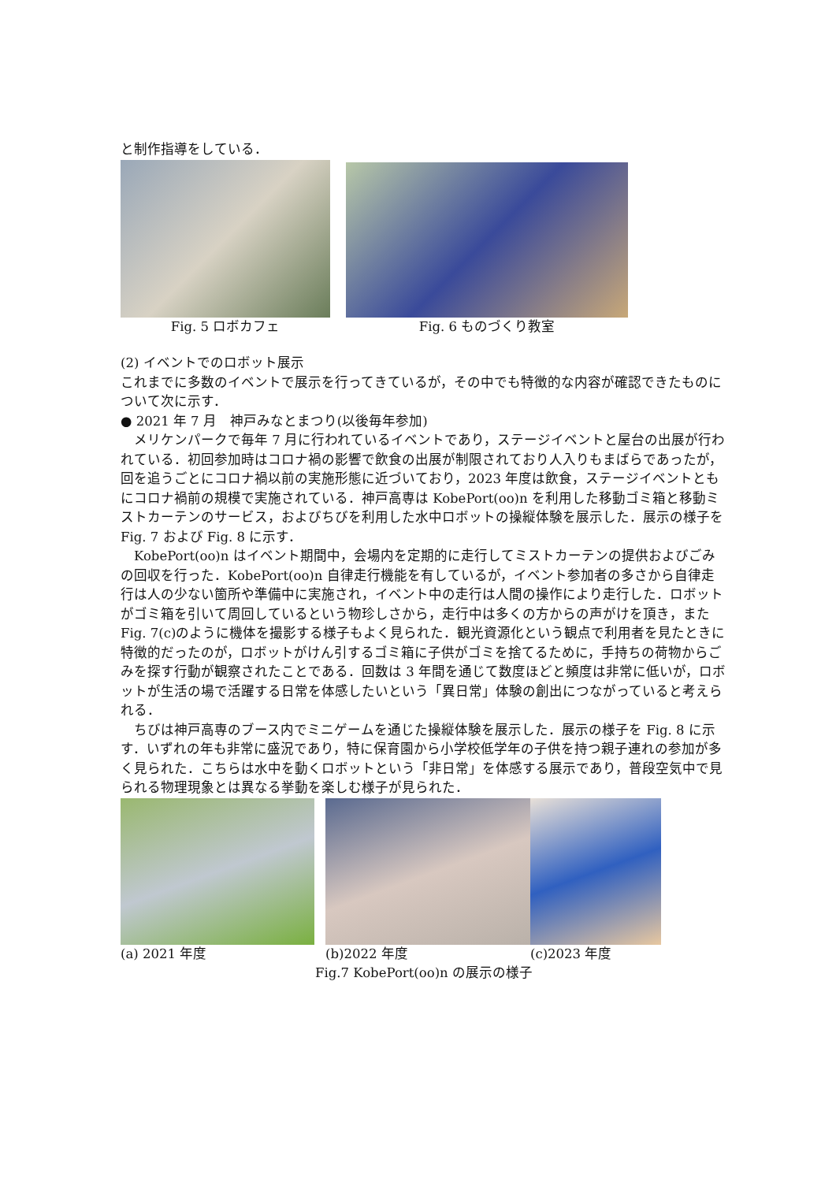と制作指導をしている．
Fig. 5 ロボカフェ
Fig. 6 ものづくり教室
(2) イベントでのロボット展示
これまでに多数のイベントで展示を行ってきているが，その中でも特徴的な内容が確認できたものについて次に示す．
● 2021 年 7 月　神戸みなとまつり(以後毎年参加)
　メリケンパークで毎年 7 月に行われているイベントであり，ステージイベントと屋台の出展が行われている．初回参加時はコロナ禍の影響で飲食の出展が制限されており人入りもまばらであったが，回を追うごとにコロナ禍以前の実施形態に近づいており，2023 年度は飲食，ステージイベントともにコロナ禍前の規模で実施されている．神戸高専は KobePort(oo)n を利用した移動ゴミ箱と移動ミストカーテンのサービス，およびちびを利用した水中ロボットの操縦体験を展示した．展示の様子を Fig. 7 および Fig. 8 に示す．
　KobePort(oo)n はイベント期間中，会場内を定期的に走行してミストカーテンの提供およびごみの回収を行った．KobePort(oo)n 自律走行機能を有しているが，イベント参加者の多さから自律走行は人の少ない箇所や準備中に実施され，イベント中の走行は人間の操作により走行した．ロボットがゴミ箱を引いて周回しているという物珍しさから，走行中は多くの方からの声がけを頂き，また Fig. 7(c)のように機体を撮影する様子もよく見られた．観光資源化という観点で利用者を見たときに特徴的だったのが，ロボットがけん引するゴミ箱に子供がゴミを捨てるために，手持ちの荷物からごみを探す行動が観察されたことである．回数は 3 年間を通じて数度ほどと頻度は非常に低いが，ロボットが生活の場で活躍する日常を体感したいという「異日常」体験の創出につながっていると考えられる．
　ちびは神戸高専のブース内でミニゲームを通じた操縦体験を展示した．展示の様子を Fig. 8 に示す．いずれの年も非常に盛況であり，特に保育園から小学校低学年の子供を持つ親子連れの参加が多く見られた．こちらは水中を動くロボットという「非日常」を体感する展示であり，普段空気中で見られる物理現象とは異なる挙動を楽しむ様子が見られた．
(a) 2021 年度 (b)2022 年度 (c)2023 年度
Fig.7 KobePort(oo)n の展示の様子